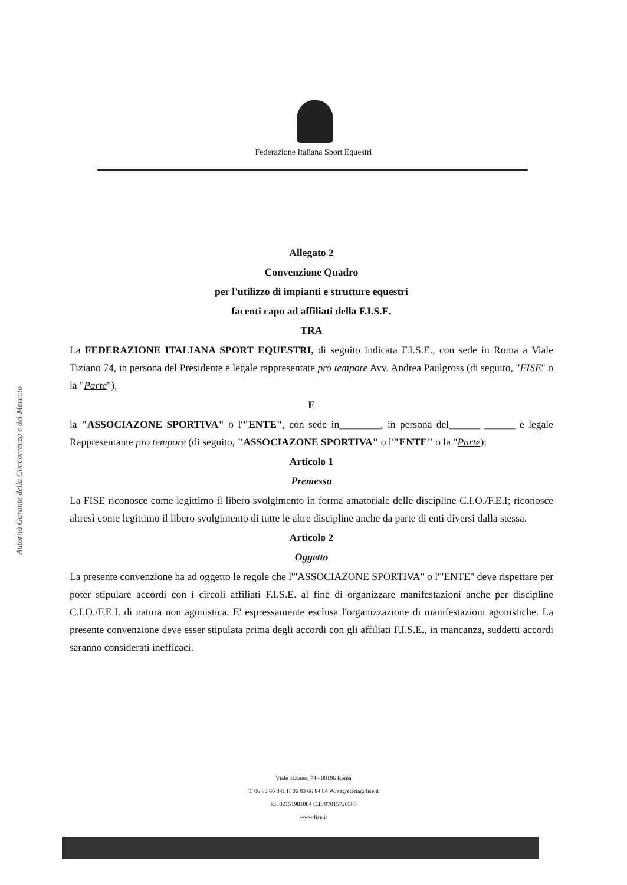Federazione Italiana Sport Equestri
Autorità Garante della Concorrenza e del Mercato
Allegato 2
Convenzione Quadro
per l'utilizzo di impianti e strutture equestri
facenti capo ad affiliati della F.I.S.E.
TRA
La FEDERAZIONE ITALIANA SPORT EQUESTRI, di seguito indicata F.I.S.E., con sede in Roma a Viale Tiziano 74, in persona del Presidente e legale rappresentate pro tempore Avv. Andrea Paulgross (di seguito, "FISE" o la "Parte"),
E
la "ASSOCIAZONE SPORTIVA" o l'"ENTE", con sede in________, in persona del______ ______ e legale Rappresentante pro tempore (di seguito, "ASSOCIAZONE SPORTIVA" o l'"ENTE" o la "Parte);
Articolo 1
Premessa
La FISE riconosce come legittimo il libero svolgimento in forma amatoriale delle discipline C.I.O./F.E.I; riconosce altresì come legittimo il libero svolgimento di tutte le altre discipline anche da parte di enti diversi dalla stessa.
Articolo 2
Oggetto
La presente convenzione ha ad oggetto le regole che l'"ASSOCIAZONE SPORTIVA" o l'"ENTE" deve rispettare per poter stipulare accordi con i circoli affiliati F.I.S.E. al fine di organizzare manifestazioni anche per discipline C.I.O./F.E.I. di natura non agonistica. E' espressamente esclusa l'organizzazione di manifestazioni agonistiche. La presente convenzione deve esser stipulata prima degli accordi con gli affiliati F.I.S.E., in mancanza, suddetti accordi saranno considerati inefficaci.
Viale Tiziano, 74 - 00196 Roma
T. 06 83 66 841 F. 06 83 66 84 84 W. segreteria@fise.it
P.I. 02151981004 C.F. 97015720580
www.fise.it